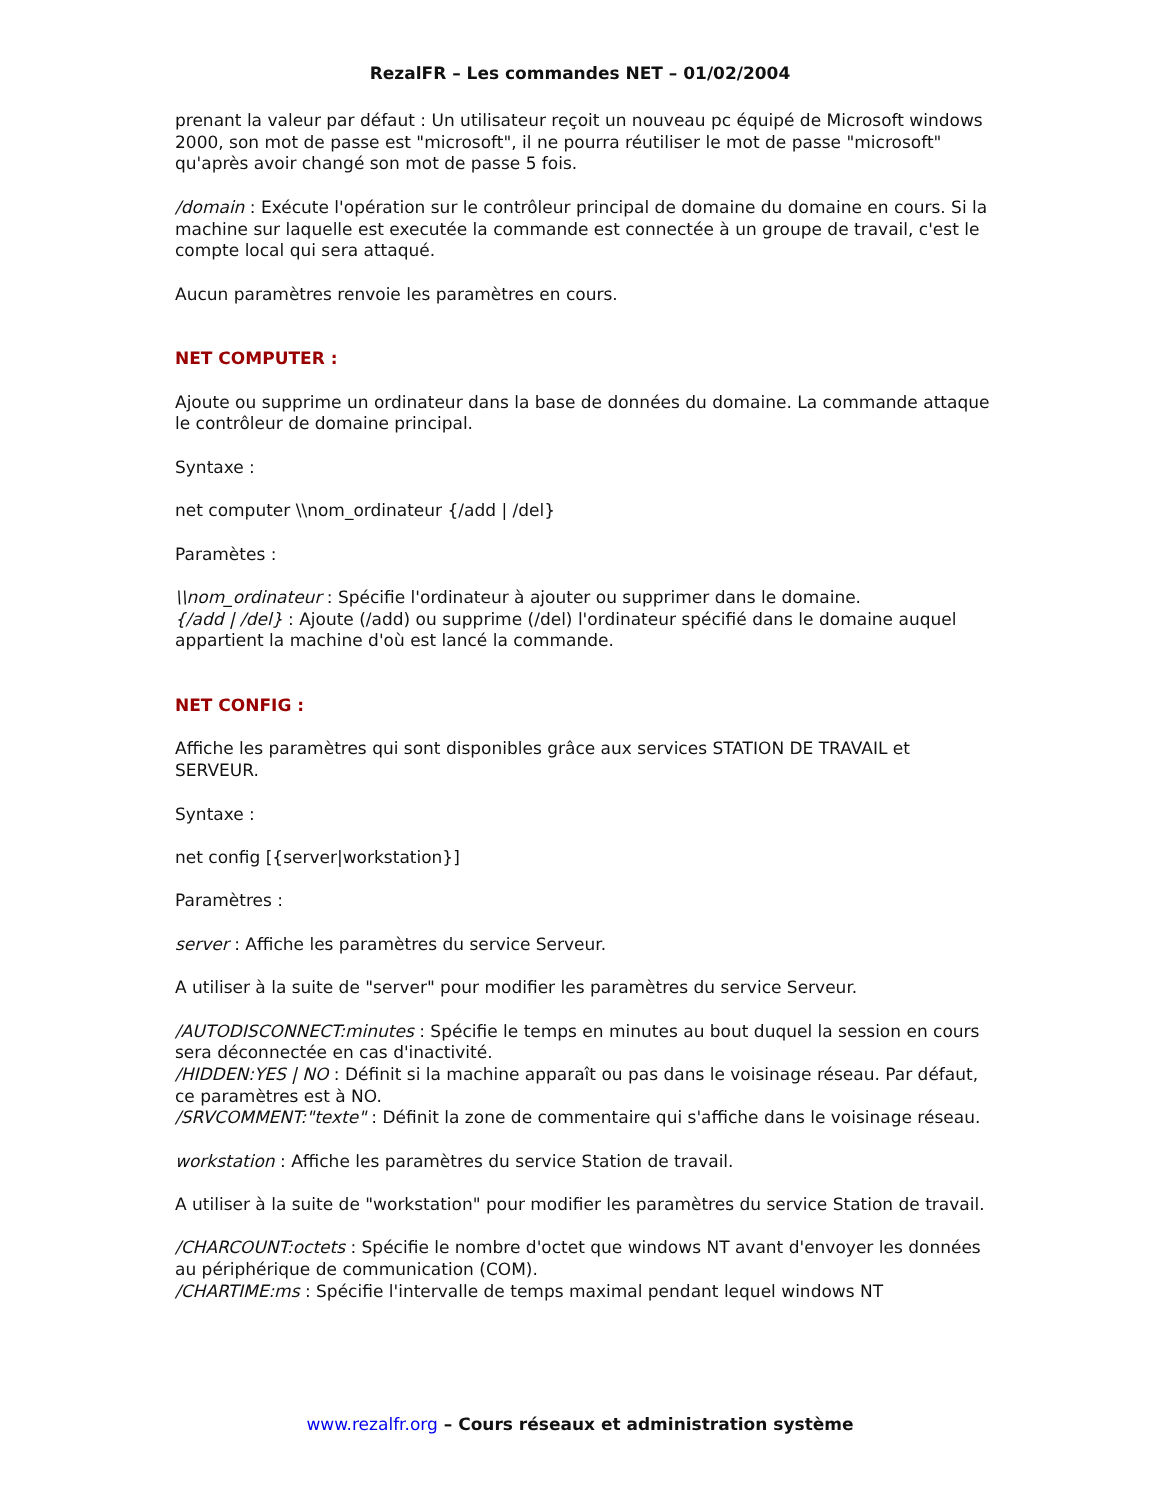RezalFR – Les commandes NET – 01/02/2004
prenant la valeur par défaut : Un utilisateur reçoit un nouveau pc équipé de Microsoft windows 2000, son mot de passe est "microsoft", il ne pourra réutiliser le mot de passe "microsoft" qu'après avoir changé son mot de passe 5 fois.
/domain : Exécute l'opération sur le contrôleur principal de domaine du domaine en cours. Si la machine sur laquelle est executée la commande est connectée à un groupe de travail, c'est le compte local qui sera attaqué.
Aucun paramètres renvoie les paramètres en cours.
NET COMPUTER :
Ajoute ou supprime un ordinateur dans la base de données du domaine. La commande attaque le contrôleur de domaine principal.
Syntaxe :
net computer \\nom_ordinateur {/add | /del}
Paramètes :
\\nom_ordinateur : Spécifie l'ordinateur à ajouter ou supprimer dans le domaine.
{/add | /del} : Ajoute (/add) ou supprime (/del) l'ordinateur spécifié dans le domaine auquel appartient la machine d'où est lancé la commande.
NET CONFIG :
Affiche les paramètres qui sont disponibles grâce aux services STATION DE TRAVAIL et SERVEUR.
Syntaxe :
net config [{server|workstation}]
Paramètres :
server : Affiche les paramètres du service Serveur.
A utiliser à la suite de "server" pour modifier les paramètres du service Serveur.
/AUTODISCONNECT:minutes : Spécifie le temps en minutes au bout duquel la session en cours sera déconnectée en cas d'inactivité.
/HIDDEN:YES | NO : Définit si la machine apparaît ou pas dans le voisinage réseau. Par défaut, ce paramètres est à NO.
/SRVCOMMENT:"texte" : Définit la zone de commentaire qui s'affiche dans le voisinage réseau.
workstation : Affiche les paramètres du service Station de travail.
A utiliser à la suite de "workstation" pour modifier les paramètres du service Station de travail.
/CHARCOUNT:octets : Spécifie le nombre d'octet que windows NT avant d'envoyer les données au périphérique de communication (COM).
/CHARTIME:ms : Spécifie l'intervalle de temps maximal pendant lequel windows NT
www.rezalfr.org – Cours réseaux et administration système